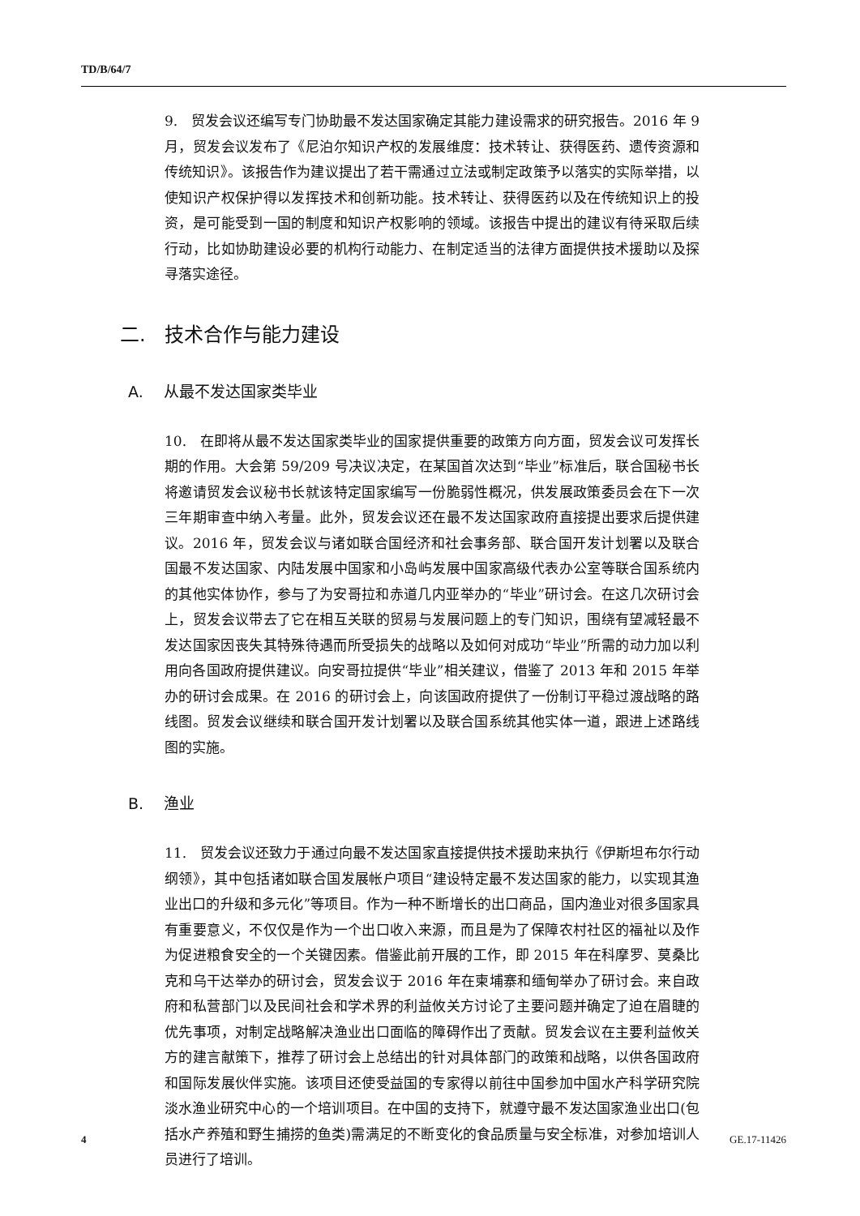TD/B/64/7
9. 贸发会议还编写专门协助最不发达国家确定其能力建设需求的研究报告。2016 年 9 月，贸发会议发布了《尼泊尔知识产权的发展维度：技术转让、获得医药、遗传资源和传统知识》。该报告作为建议提出了若干需通过立法或制定政策予以落实的实际举措，以使知识产权保护得以发挥技术和创新功能。技术转让、获得医药以及在传统知识上的投资，是可能受到一国的制度和知识产权影响的领域。该报告中提出的建议有待采取后续行动，比如协助建设必要的机构行动能力、在制定适当的法律方面提供技术援助以及探寻落实途径。
二. 技术合作与能力建设
A. 从最不发达国家类毕业
10. 在即将从最不发达国家类毕业的国家提供重要的政策方向方面，贸发会议可发挥长期的作用。大会第 59/209 号决议决定，在某国首次达到“毕业”标准后，联合国秘书长将邀请贸发会议秘书长就该特定国家编写一份脆弱性概况，供发展政策委员会在下一次三年期审查中纳入考量。此外，贸发会议还在最不发达国家政府直接提出要求后提供建议。2016 年，贸发会议与诸如联合国经济和社会事务部、联合国开发计划署以及联合国最不发达国家、内陆发展中国家和小岛屿发展中国家高级代表办公室等联合国系统内的其他实体协作，参与了为安哥拉和赤道几内亚举办的“毕业”研讨会。在这几次研讨会上，贸发会议带去了它在相互关联的贸易与发展问题上的专门知识，围绕有望减轻最不发达国家因丧失其特殊待遇而所受损失的战略以及如何对成功“毕业”所需的动力加以利用向各国政府提供建议。向安哥拉提供“毕业”相关建议，借鉴了 2013 年和 2015 年举办的研讨会成果。在 2016 的研讨会上，向该国政府提供了一份制订平稳过渡战略的路线图。贸发会议继续和联合国开发计划署以及联合国系统其他实体一道，跟进上述路线图的实施。
B. 渔业
11. 贸发会议还致力于通过向最不发达国家直接提供技术援助来执行《伊斯坦布尔行动纲领》，其中包括诸如联合国发展帐户项目“建设特定最不发达国家的能力，以实现其渔业出口的升级和多元化”等项目。作为一种不断增长的出口商品，国内渔业对很多国家具有重要意义，不仅仅是作为一个出口收入来源，而且是为了保障农村社区的福祉以及作为促进粮食安全的一个关键因素。借鉴此前开展的工作，即 2015 年在科摩罗、莫桑比克和乌干达举办的研讨会，贸发会议于 2016 年在柬埔寨和缅甸举办了研讨会。来自政府和私营部门以及民间社会和学术界的利益攸关方讨论了主要问题并确定了迫在眉睫的优先事项，对制定战略解决渔业出口面临的障碍作出了贡献。贸发会议在主要利益攸关方的建言献策下，推荐了研讨会上总结出的针对具体部门的政策和战略，以供各国政府和国际发展伙伴实施。该项目还使受益国的专家得以前往中国参加中国水产科学研究院淡水渔业研究中心的一个培训项目。在中国的支持下，就遵守最不发达国家渔业出口(包括水产养殖和野生捕捞的鱼类)需满足的不断变化的食品质量与安全标准，对参加培训人员进行了培训。
4 GE.17-11426